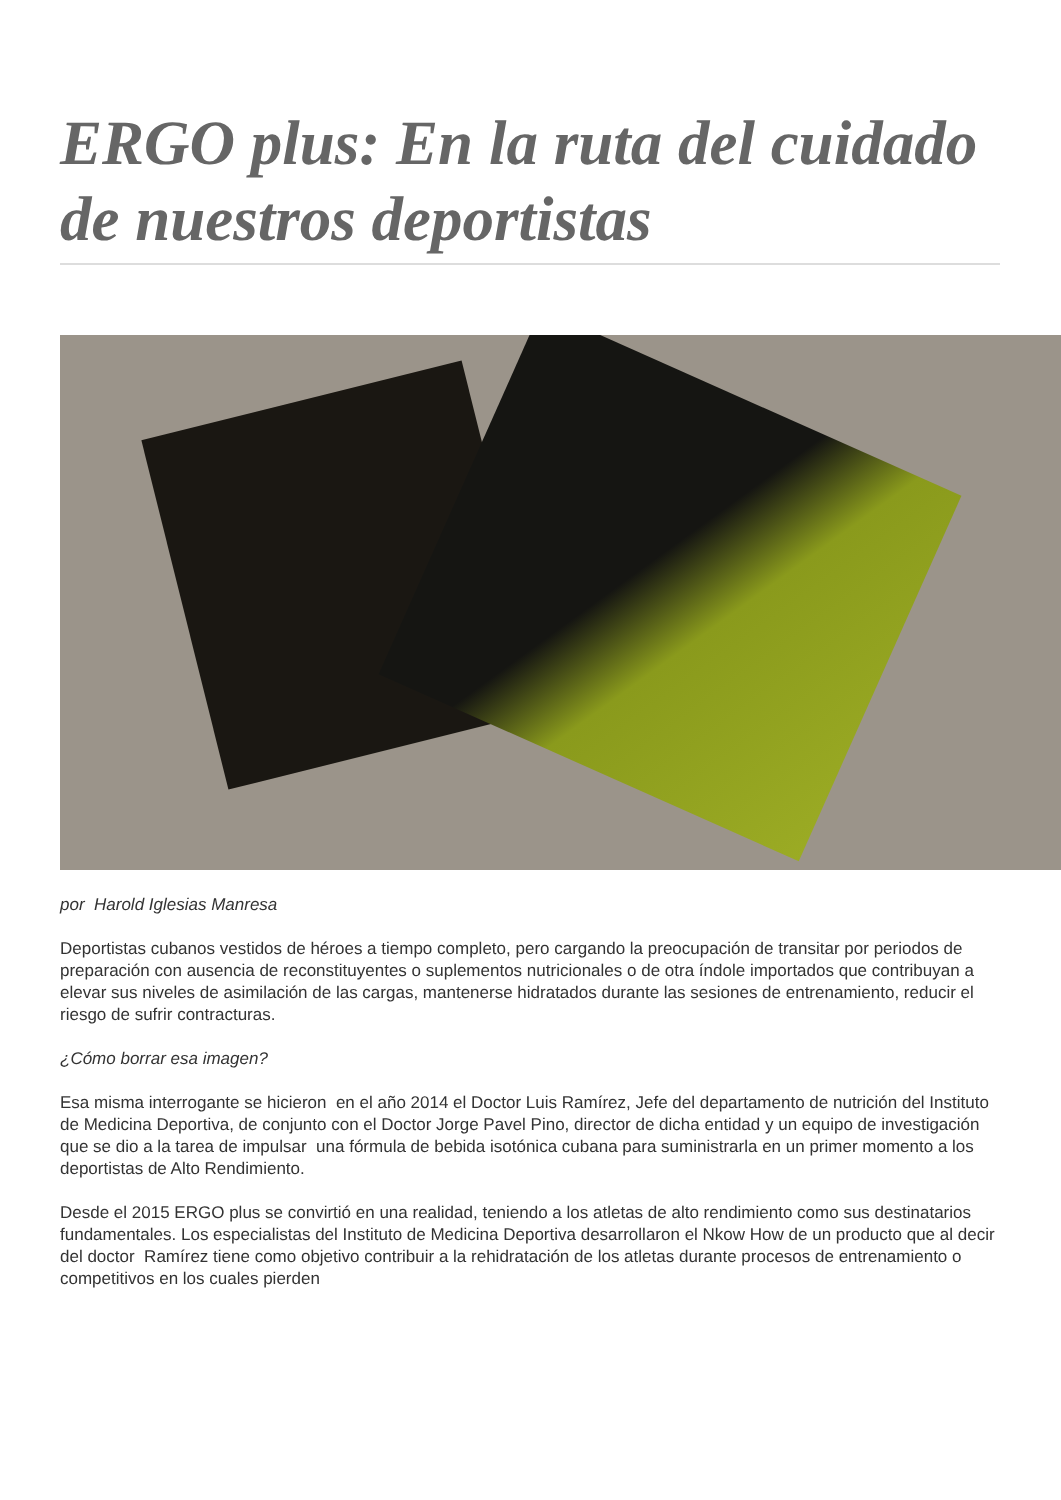ERGO plus: En la ruta del cuidado de nuestros deportistas
por Harold Iglesias Manresa
Deportistas cubanos vestidos de héroes a tiempo completo, pero cargando la preocupación de transitar por periodos de preparación con ausencia de reconstituyentes o suplementos nutricionales o de otra índole importados que contribuyan a elevar sus niveles de asimilación de las cargas, mantenerse hidratados durante las sesiones de entrenamiento, reducir el riesgo de sufrir contracturas.
¿Cómo borrar esa imagen?
Esa misma interrogante se hicieron en el año 2014 el Doctor Luis Ramírez, Jefe del departamento de nutrición del Instituto de Medicina Deportiva, de conjunto con el Doctor Jorge Pavel Pino, director de dicha entidad y un equipo de investigación que se dio a la tarea de impulsar una fórmula de bebida isotónica cubana para suministrarla en un primer momento a los deportistas de Alto Rendimiento.
Desde el 2015 ERGO plus se convirtió en una realidad, teniendo a los atletas de alto rendimiento como sus destinatarios fundamentales. Los especialistas del Instituto de Medicina Deportiva desarrollaron el Nkow How de un producto que al decir del doctor Ramírez tiene como objetivo contribuir a la rehidratación de los atletas durante procesos de entrenamiento o competitivos en los cuales pierden